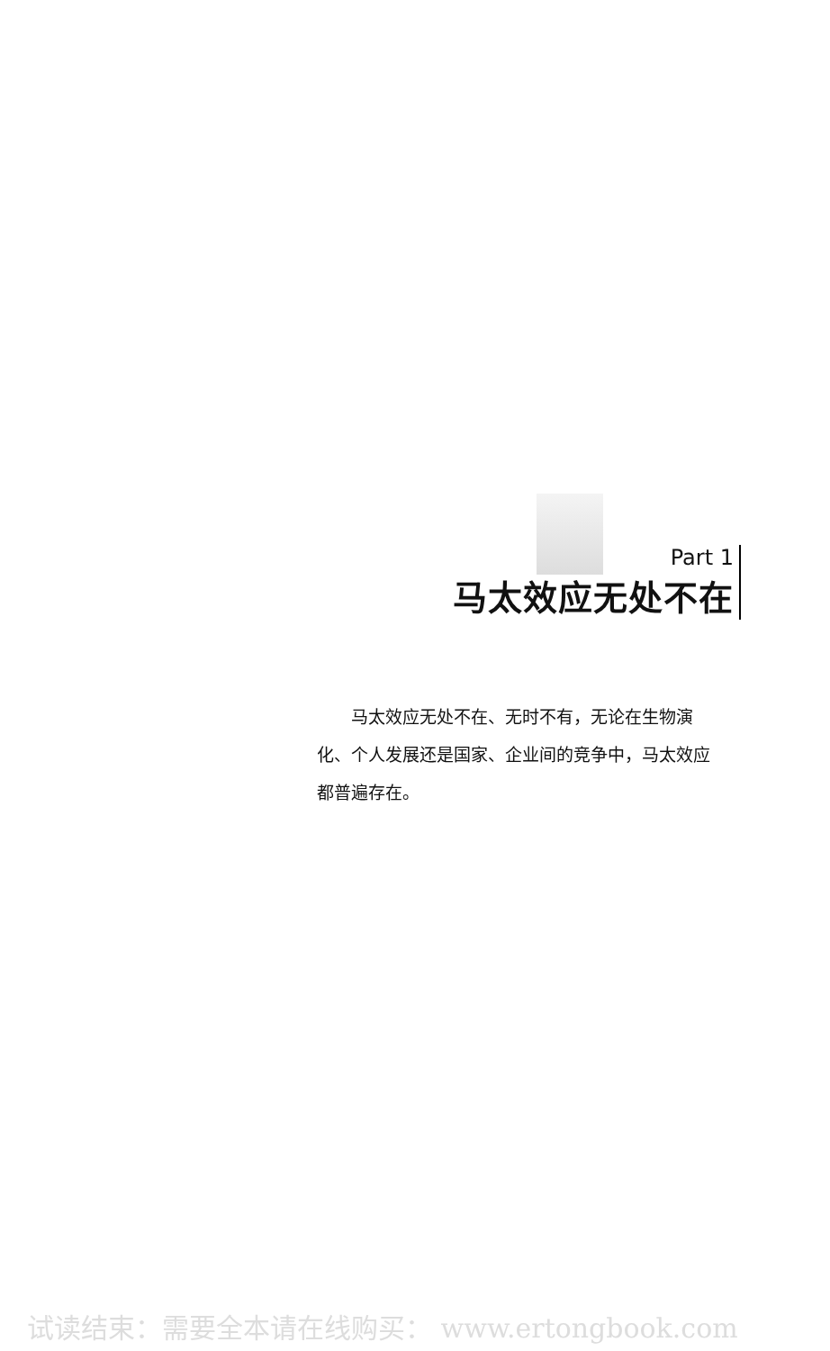Part 1
马太效应无处不在
马太效应无处不在、无时不有，无论在生物演化、个人发展还是国家、企业间的竞争中，马太效应都普遍存在。
试读结束：需要全本请在线购买： www.ertongbook.com